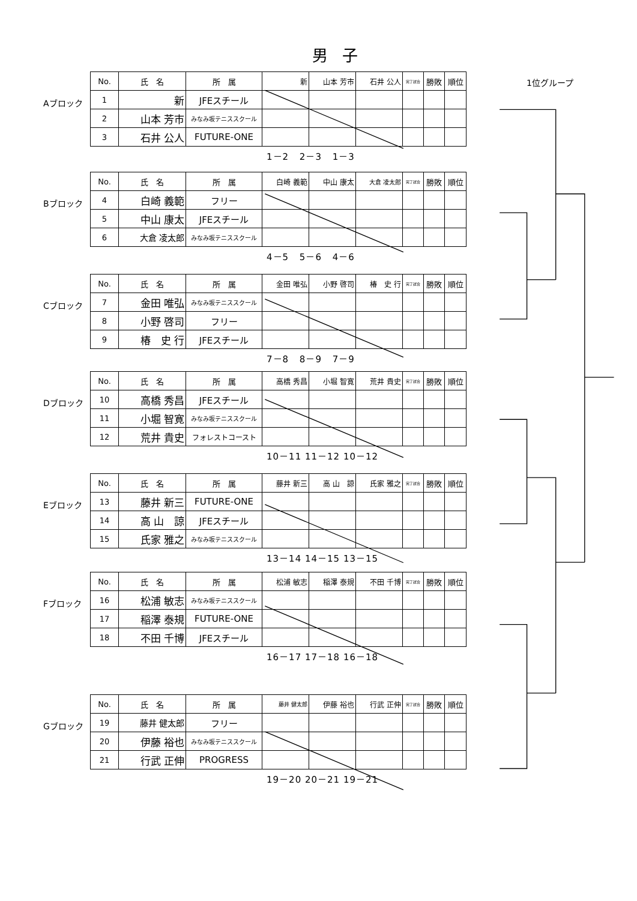男 子
Aブロック
| No. | 氏 名 | 所 属 | 新 | 山本 芳市 | 石井 公人 | 完了試合 | 勝敗 | 順位 |
| --- | --- | --- | --- | --- | --- | --- | --- | --- |
| 1 | 新 | JFEスチール | | | | | | |
| 2 | 山本 芳市 | みなみ坂テニススクール | | | | | | |
| 3 | 石井 公人 | FUTURE-ONE | | | | | | |
1位グループ
1－2 2－3 1－3
Bブロック
| No. | 氏 名 | 所 属 | 白崎 義範 | 中山 康太 | 大倉 凌太郎 | 完了試合 | 勝敗 | 順位 |
| --- | --- | --- | --- | --- | --- | --- | --- | --- |
| 4 | 白崎 義範 | フリー | | | | | | |
| 5 | 中山 康太 | JFEスチール | | | | | | |
| 6 | 大倉 凌太郎 | みなみ坂テニススクール | | | | | | |
4－5 5－6 4－6
Cブロック
| No. | 氏 名 | 所 属 | 金田 唯弘 | 小野 啓司 | 椿 史 行 | 完了試合 | 勝敗 | 順位 |
| --- | --- | --- | --- | --- | --- | --- | --- | --- |
| 7 | 金田 唯弘 | みなみ坂テニススクール | | | | | | |
| 8 | 小野 啓司 | フリー | | | | | | |
| 9 | 椿 史 行 | JFEスチール | | | | | | |
7－8 8－9 7－9
Dブロック
| No. | 氏 名 | 所 属 | 高橋 秀昌 | 小堀 智寛 | 荒井 貴史 | 完了試合 | 勝敗 | 順位 |
| --- | --- | --- | --- | --- | --- | --- | --- | --- |
| 10 | 高橋 秀昌 | JFEスチール | | | | | | |
| 11 | 小堀 智寛 | みなみ坂テニススクール | | | | | | |
| 12 | 荒井 貴史 | フォレストコースト | | | | | | |
10－11 11－12 10－12
Eブロック
| No. | 氏 名 | 所 属 | 藤井 新三 | 高 山 諒 | 氏家 雅之 | 完了試合 | 勝敗 | 順位 |
| --- | --- | --- | --- | --- | --- | --- | --- | --- |
| 13 | 藤井 新三 | FUTURE-ONE | | | | | | |
| 14 | 高 山 諒 | JFEスチール | | | | | | |
| 15 | 氏家 雅之 | みなみ坂テニススクール | | | | | | |
13－14 14－15 13－15
Fブロック
| No. | 氏 名 | 所 属 | 松浦 敏志 | 稲澤 泰規 | 不田 千博 | 完了試合 | 勝敗 | 順位 |
| --- | --- | --- | --- | --- | --- | --- | --- | --- |
| 16 | 松浦 敏志 | みなみ坂テニススクール | | | | | | |
| 17 | 稲澤 泰規 | FUTURE-ONE | | | | | | |
| 18 | 不田 千博 | JFEスチール | | | | | | |
16－17 17－18 16－18
Gブロック
| No. | 氏 名 | 所 属 | 藤井 健太郎 | 伊藤 裕也 | 行武 正伸 | 完了試合 | 勝敗 | 順位 |
| --- | --- | --- | --- | --- | --- | --- | --- | --- |
| 19 | 藤井 健太郎 | フリー | | | | | | |
| 20 | 伊藤 裕也 | みなみ坂テニススクール | | | | | | |
| 21 | 行武 正伸 | PROGRESS | | | | | | |
19－20 20－21 19－21